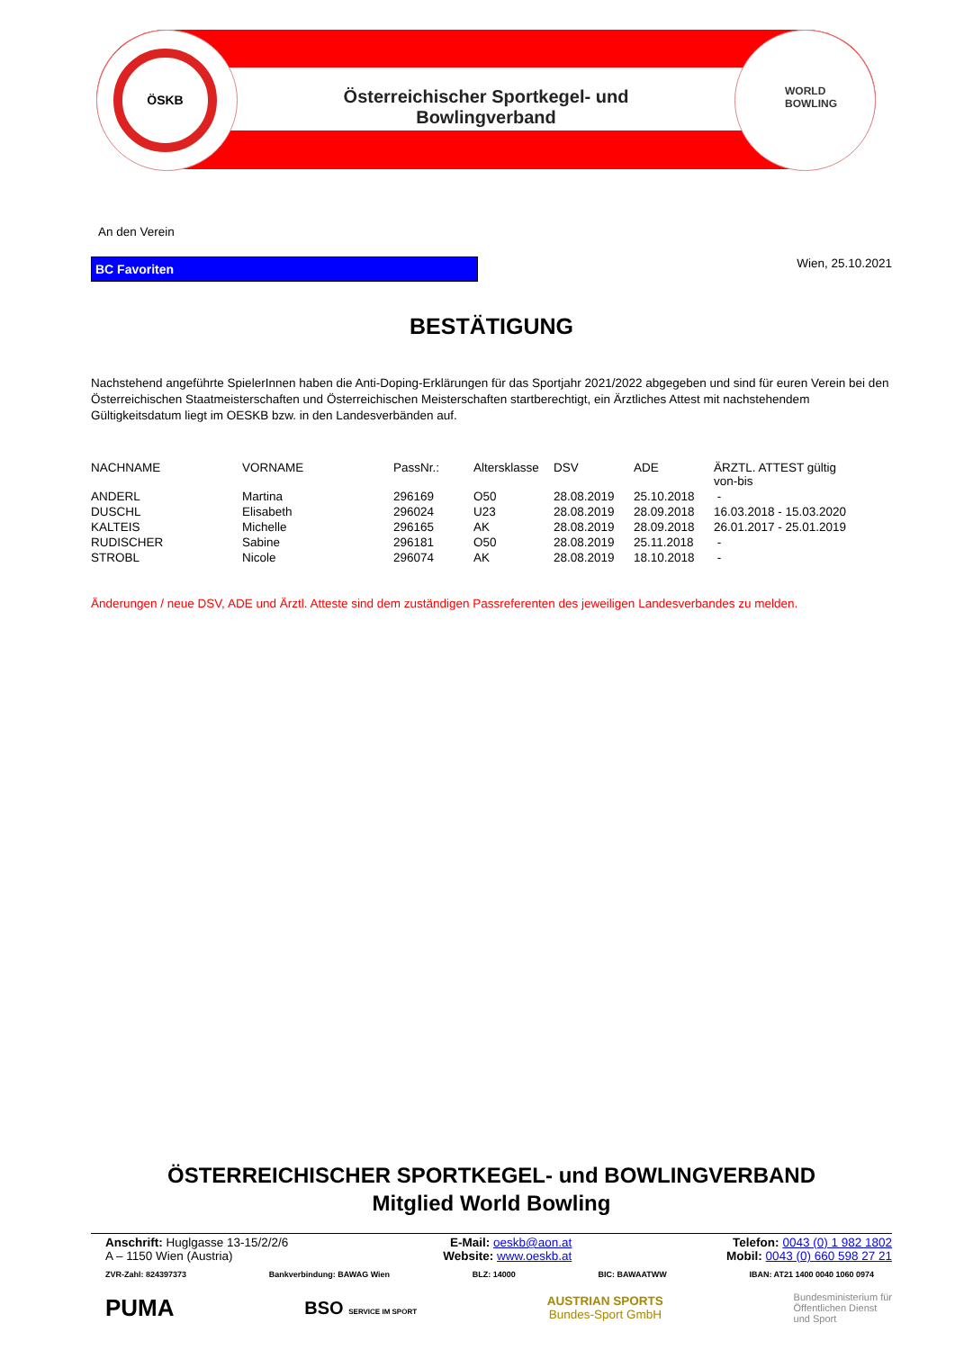ÖSKB
Österreichischer Sportkegel- und Bowlingverband
WORLD
BOWLING
An den Verein
BC Favoriten
Wien, 25.10.2021
BESTÄTIGUNG
Nachstehend angeführte SpielerInnen haben die Anti-Doping-Erklärungen für das Sportjahr 2021/2022 abgegeben und sind für euren Verein bei den Österreichischen Staatmeisterschaften und Österreichischen Meisterschaften startberechtigt, ein Ärztliches Attest mit nachstehendem Gültigkeitsdatum liegt im OESKB bzw. in den Landesverbänden auf.
| NACHNAME | VORNAME | PassNr.: | Altersklasse | DSV | ADE | ÄRZTL. ATTEST gültig von-bis |
| ANDERL | Martina | 296169 | O50 | 28.08.2019 | 25.10.2018 | - |
| DUSCHL | Elisabeth | 296024 | U23 | 28.08.2019 | 28.09.2018 | 16.03.2018 - 15.03.2020 |
| KALTEIS | Michelle | 296165 | AK | 28.08.2019 | 28.09.2018 | 26.01.2017 - 25.01.2019 |
| RUDISCHER | Sabine | 296181 | O50 | 28.08.2019 | 25.11.2018 | - |
| STROBL | Nicole | 296074 | AK | 28.08.2019 | 18.10.2018 | - |
Änderungen / neue DSV, ADE und Ärztl. Atteste sind dem zuständigen Passreferenten des jeweiligen Landesverbandes zu melden.
ÖSTERREICHISCHER SPORTKEGEL- und BOWLINGVERBAND
Mitglied World Bowling
Anschrift: Huglgasse 13-15/2/2/6
A – 1150 Wien (Austria)
E-Mail: oeskb@aon.at
Website: www.oeskb.at
Telefon: 0043 (0) 1 982 1802
Mobil: 0043 (0) 660 598 27 21
ZVR-Zahl: 824397373 Bankverbindung: BAWAG Wien BLZ: 14000 BIC: BAWAATWW IBAN: AT21 1400 0040 1060 0974
PUMA BSO SERVICE IM SPORT AUSTRIAN SPORTS
Bundes-Sport GmbH Bundesministerium für
Öffentlichen Dienst
und Sport